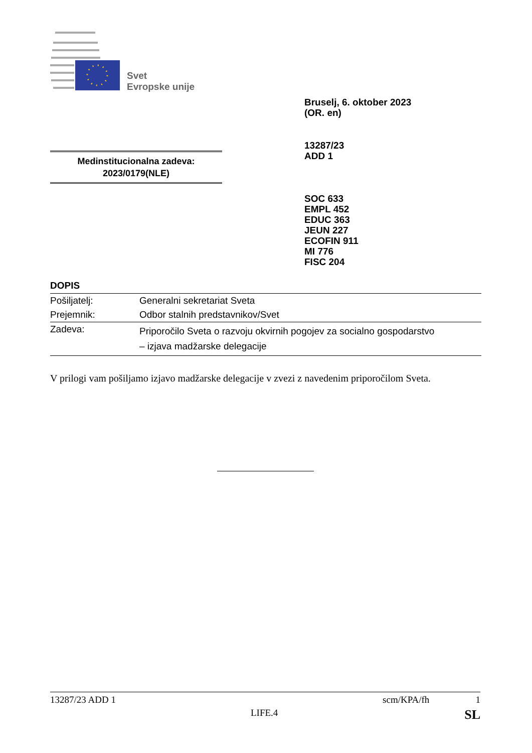Svet
Evropske unije
Bruselj, 6. oktober 2023
(OR. en)
13287/23
ADD 1
Medinstitucionalna zadeva:
2023/0179(NLE)
SOC 633
EMPL 452
EDUC 363
JEUN 227
ECOFIN 911
MI 776
FISC 204
DOPIS
| Pošiljatelj: | Generalni sekretariat Sveta |
| Prejemnik: | Odbor stalnih predstavnikov/Svet |
| Zadeva: | Priporočilo Sveta o razvoju okvirnih pogojev za socialno gospodarstvo – izjava madžarske delegacije |
V prilogi vam pošiljamo izjavo madžarske delegacije v zvezi z navedenim priporočilom Sveta.
13287/23 ADD 1 scm/KPA/fh 1
LIFE.4 SL